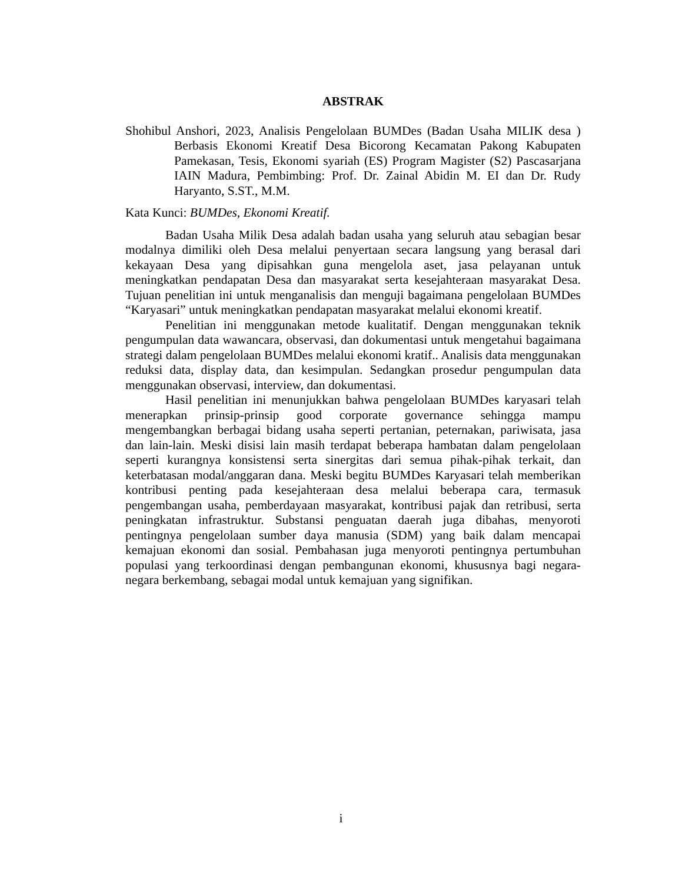ABSTRAK
Shohibul Anshori, 2023, Analisis Pengelolaan BUMDes (Badan Usaha MILIK desa ) Berbasis Ekonomi Kreatif Desa Bicorong Kecamatan Pakong Kabupaten Pamekasan, Tesis, Ekonomi syariah (ES) Program Magister (S2) Pascasarjana IAIN Madura, Pembimbing: Prof. Dr. Zainal Abidin M. EI dan Dr. Rudy Haryanto, S.ST., M.M.
Kata Kunci: BUMDes, Ekonomi Kreatif.
Badan Usaha Milik Desa adalah badan usaha yang seluruh atau sebagian besar modalnya dimiliki oleh Desa melalui penyertaan secara langsung yang berasal dari kekayaan Desa yang dipisahkan guna mengelola aset, jasa pelayanan untuk meningkatkan pendapatan Desa dan masyarakat serta kesejahteraan masyarakat Desa. Tujuan penelitian ini untuk menganalisis dan menguji bagaimana pengelolaan BUMDes “Karyasari” untuk meningkatkan pendapatan masyarakat melalui ekonomi kreatif.
Penelitian ini menggunakan metode kualitatif. Dengan menggunakan teknik pengumpulan data wawancara, observasi, dan dokumentasi untuk mengetahui bagaimana strategi dalam pengelolaan BUMDes melalui ekonomi kratif.. Analisis data menggunakan reduksi data, display data, dan kesimpulan. Sedangkan prosedur pengumpulan data menggunakan observasi, interview, dan dokumentasi.
Hasil penelitian ini menunjukkan bahwa pengelolaan BUMDes karyasari telah menerapkan prinsip-prinsip good corporate governance sehingga mampu mengembangkan berbagai bidang usaha seperti pertanian, peternakan, pariwisata, jasa dan lain-lain. Meski disisi lain masih terdapat beberapa hambatan dalam pengelolaan seperti kurangnya konsistensi serta sinergitas dari semua pihak-pihak terkait, dan keterbatasan modal/anggaran dana. Meski begitu BUMDes Karyasari telah memberikan kontribusi penting pada kesejahteraan desa melalui beberapa cara, termasuk pengembangan usaha, pemberdayaan masyarakat, kontribusi pajak dan retribusi, serta peningkatan infrastruktur. Substansi penguatan daerah juga dibahas, menyoroti pentingnya pengelolaan sumber daya manusia (SDM) yang baik dalam mencapai kemajuan ekonomi dan sosial. Pembahasan juga menyoroti pentingnya pertumbuhan populasi yang terkoordinasi dengan pembangunan ekonomi, khususnya bagi negara-negara berkembang, sebagai modal untuk kemajuan yang signifikan.
i